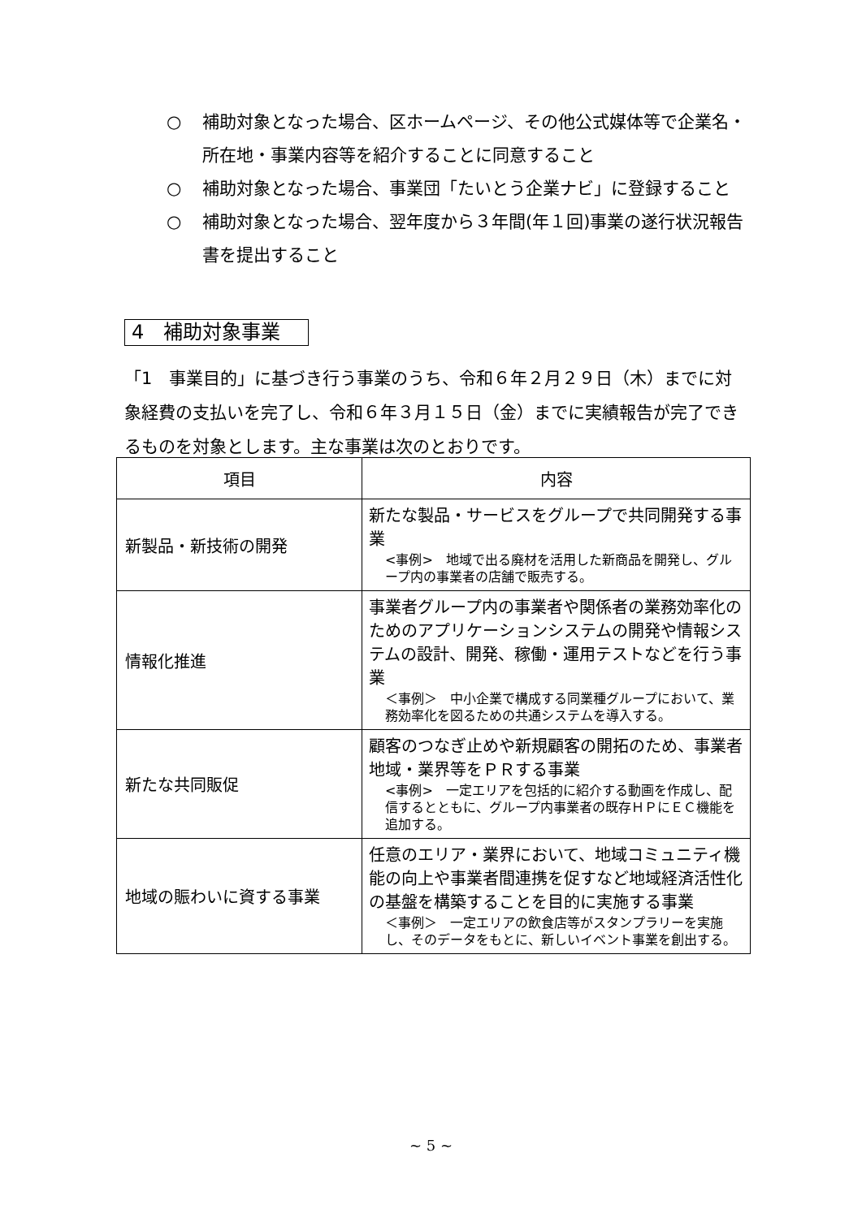○ 補助対象となった場合、区ホームページ、その他公式媒体等で企業名・所在地・事業内容等を紹介することに同意すること
○ 補助対象となった場合、事業団「たいとう企業ナビ」に登録すること
○ 補助対象となった場合、翌年度から３年間(年１回)事業の遂行状況報告書を提出すること
4　補助対象事業
「1　事業目的」に基づき行う事業のうち、令和６年２月２９日（木）までに対象経費の支払いを完了し、令和６年３月１５日（金）までに実績報告が完了できるものを対象とします。主な事業は次のとおりです。
| 項目 | 内容 |
| --- | --- |
| 新製品・新技術の開発 | 新たな製品・サービスをグループで共同開発する事業 <事例> 地域で出る廃材を活用した新商品を開発し、グループ内の事業者の店舗で販売する。 |
| 情報化推進 | 事業者グループ内の事業者や関係者の業務効率化のためのアプリケーションシステムの開発や情報システムの設計、開発、稼働・運用テストなどを行う事業 ＜事例＞ 中小企業で構成する同業種グループにおいて、業務効率化を図るための共通システムを導入する。 |
| 新たな共同販促 | 顧客のつなぎ止めや新規顧客の開拓のため、事業者地域・業界等をＰＲする事業 <事例> 一定エリアを包括的に紹介する動画を作成し、配信するとともに、グループ内事業者の既存ＨＰにＥＣ機能を追加する。 |
| 地域の賑わいに資する事業 | 任意のエリア・業界において、地域コミュニティ機能の向上や事業者間連携を促すなど地域経済活性化の基盤を構築することを目的に実施する事業 ＜事例＞ 一定エリアの飲食店等がスタンプラリーを実施し、そのデータをもとに、新しいイベント事業を創出する。 |
~ 5 ~